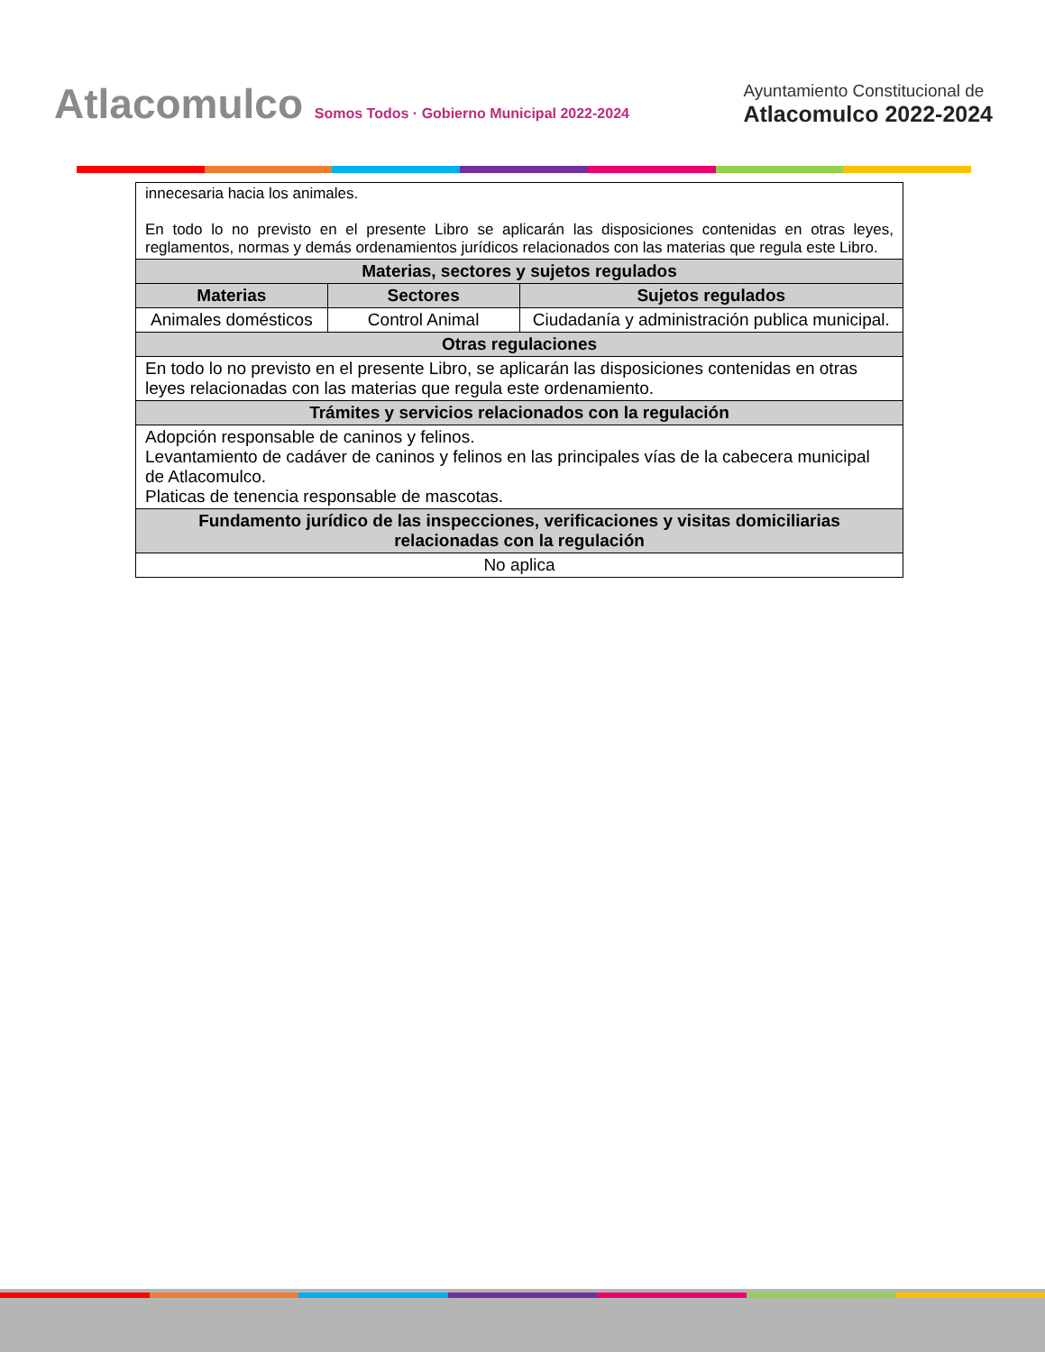Atlacomulco Somos Todos · Gobierno Municipal 2022-2024
Ayuntamiento Constitucional de
Atlacomulco 2022-2024
| innecesaria hacia los animales. En todo lo no previsto en el presente Libro se aplicarán las disposiciones contenidas en otras leyes, reglamentos, normas y demás ordenamientos jurídicos relacionados con las materias que regula este Libro. | | |
| Materias, sectores y sujetos regulados | | |
| Materias | Sectores | Sujetos regulados |
| Animales domésticos | Control Animal | Ciudadanía y administración publica municipal. |
| Otras regulaciones | | |
| En todo lo no previsto en el presente Libro, se aplicarán las disposiciones contenidas en otras leyes relacionadas con las materias que regula este ordenamiento. | | |
| Trámites y servicios relacionados con la regulación | | |
| Adopción responsable de caninos y felinos. Levantamiento de cadáver de caninos y felinos en las principales vías de la cabecera municipal de Atlacomulco. Platicas de tenencia responsable de mascotas. | | |
| Fundamento jurídico de las inspecciones, verificaciones y visitas domiciliarias relacionadas con la regulación | | |
| No aplica | | |